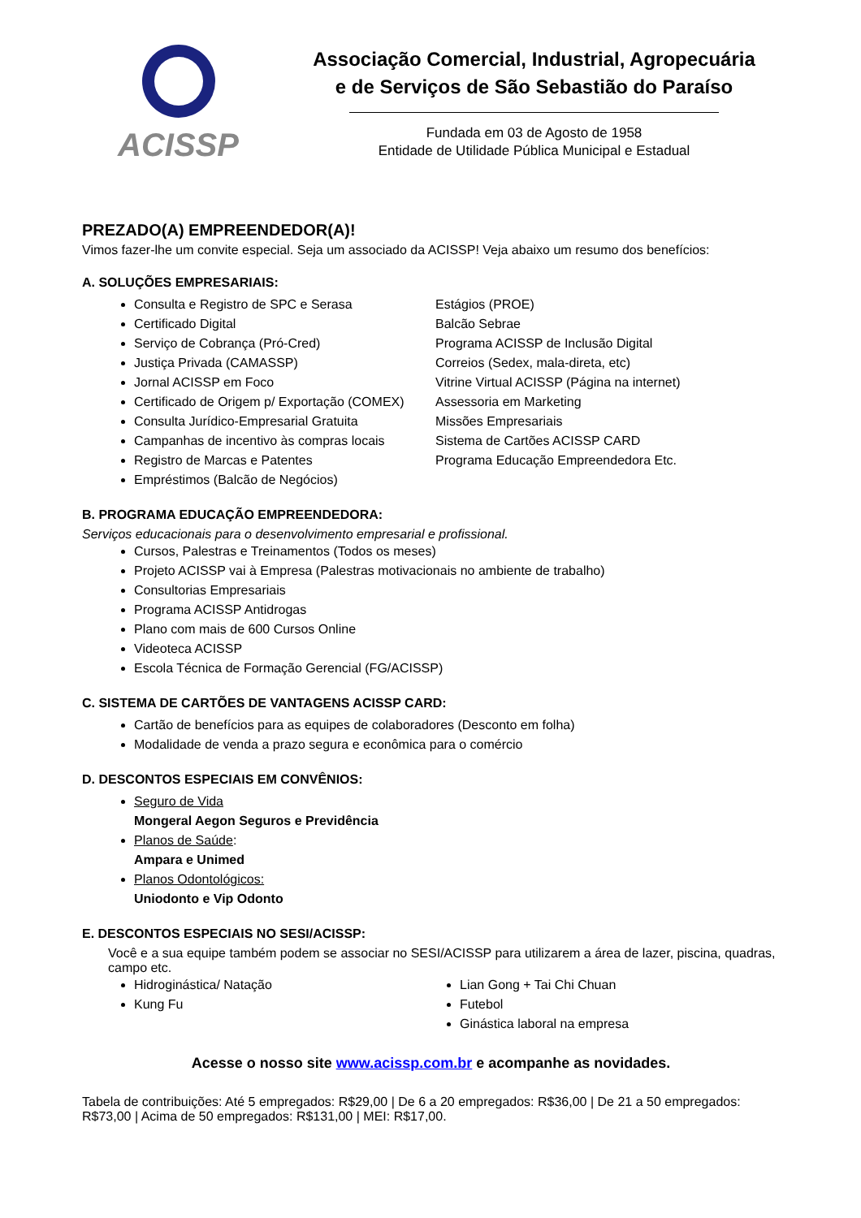ACISSP
Associação Comercial, Industrial, Agropecuária
e de Serviços de São Sebastião do Paraíso
Fundada em 03 de Agosto de 1958
Entidade de Utilidade Pública Municipal e Estadual
PREZADO(A) EMPREENDEDOR(A)!
Vimos fazer-lhe um convite especial. Seja um associado da ACISSP! Veja abaixo um resumo dos benefícios:
A. SOLUÇÕES EMPRESARIAIS:
Consulta e Registro de SPC e Serasa
Certificado Digital
Serviço de Cobrança (Pró-Cred)
Justiça Privada (CAMASSP)
Jornal ACISSP em Foco
Certificado de Origem p/ Exportação (COMEX)
Consulta Jurídico-Empresarial Gratuita
Campanhas de incentivo às compras locais
Registro de Marcas e Patentes
Empréstimos (Balcão de Negócios)
Estágios (PROE)
Balcão Sebrae
Programa ACISSP de Inclusão Digital
Correios (Sedex, mala-direta, etc)
Vitrine Virtual ACISSP (Página na internet)
Assessoria em Marketing
Missões Empresariais
Sistema de Cartões ACISSP CARD
Programa Educação Empreendedora Etc.
B. PROGRAMA EDUCAÇÃO EMPREENDEDORA:
Serviços educacionais para o desenvolvimento empresarial e profissional.
Cursos, Palestras e Treinamentos (Todos os meses)
Projeto ACISSP vai à Empresa (Palestras motivacionais no ambiente de trabalho)
Consultorias Empresariais
Programa ACISSP Antidrogas
Plano com mais de 600 Cursos Online
Videoteca ACISSP
Escola Técnica de Formação Gerencial (FG/ACISSP)
C. SISTEMA DE CARTÕES DE VANTAGENS ACISSP CARD:
Cartão de benefícios para as equipes de colaboradores (Desconto em folha)
Modalidade de venda a prazo segura e econômica para o comércio
D. DESCONTOS ESPECIAIS EM CONVÊNIOS:
Seguro de Vida
Mongeral Aegon Seguros e Previdência
Planos de Saúde:
Ampara e Unimed
Planos Odontológicos:
Uniodonto e Vip Odonto
E. DESCONTOS ESPECIAIS NO SESI/ACISSP:
Você e a sua equipe também podem se associar no SESI/ACISSP para utilizarem a área de lazer, piscina, quadras, campo etc.
Hidroginástica/ Natação
Kung Fu
Lian Gong + Tai Chi Chuan
Futebol
Ginástica laboral na empresa
Acesse o nosso site www.acissp.com.br e acompanhe as novidades.
Tabela de contribuições: Até 5 empregados: R$29,00 | De 6 a 20 empregados: R$36,00 | De 21 a 50 empregados: R$73,00 | Acima de 50 empregados: R$131,00 | MEI: R$17,00.